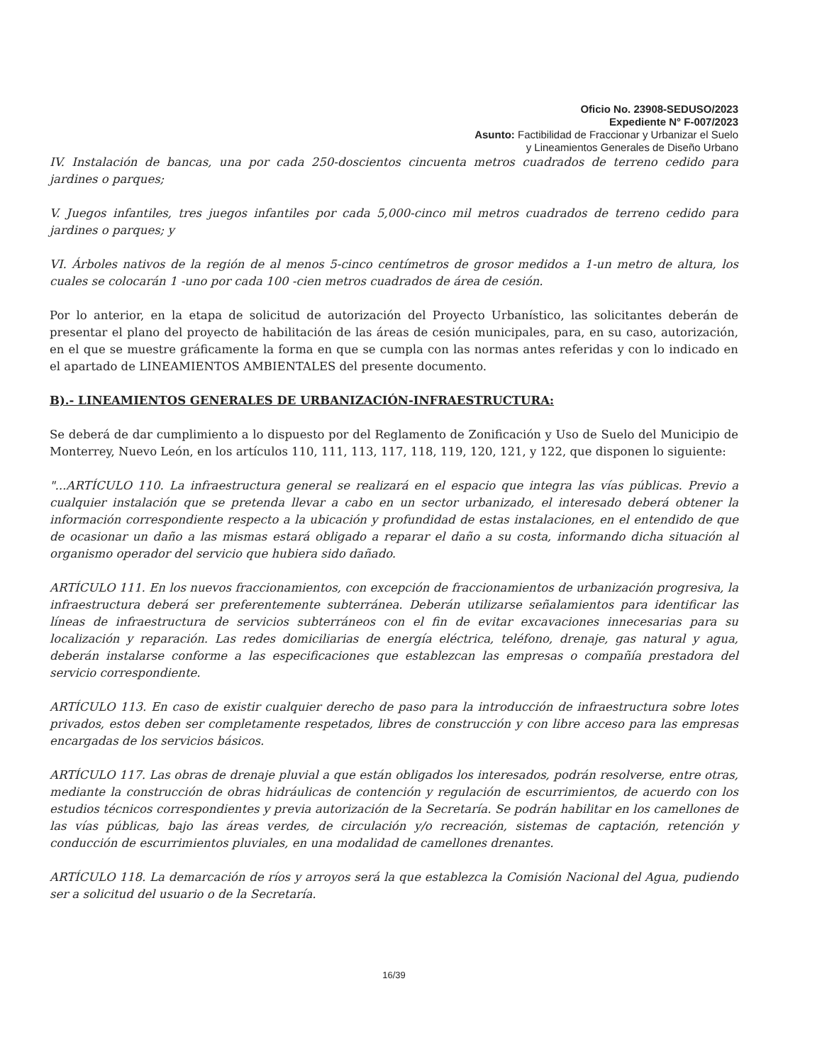Oficio No. 23908-SEDUSO/2023
Expediente N° F-007/2023
Asunto: Factibilidad de Fraccionar y Urbanizar el Suelo
y Lineamientos Generales de Diseño Urbano
IV. Instalación de bancas, una por cada 250-doscientos cincuenta metros cuadrados de terreno cedido para jardines o parques;
V. Juegos infantiles, tres juegos infantiles por cada 5,000-cinco mil metros cuadrados de terreno cedido para jardines o parques; y
VI. Árboles nativos de la región de al menos 5-cinco centímetros de grosor medidos a 1-un metro de altura, los cuales se colocarán 1 -uno por cada 100 -cien metros cuadrados de área de cesión.
Por lo anterior, en la etapa de solicitud de autorización del Proyecto Urbanístico, las solicitantes deberán de presentar el plano del proyecto de habilitación de las áreas de cesión municipales, para, en su caso, autorización, en el que se muestre gráficamente la forma en que se cumpla con las normas antes referidas y con lo indicado en el apartado de LINEAMIENTOS AMBIENTALES del presente documento.
B).- LINEAMIENTOS GENERALES DE URBANIZACIÓN-INFRAESTRUCTURA:
Se deberá de dar cumplimiento a lo dispuesto por del Reglamento de Zonificación y Uso de Suelo del Municipio de Monterrey, Nuevo León, en los artículos 110, 111, 113, 117, 118, 119, 120, 121, y 122, que disponen lo siguiente:
"...ARTÍCULO 110. La infraestructura general se realizará en el espacio que integra las vías públicas. Previo a cualquier instalación que se pretenda llevar a cabo en un sector urbanizado, el interesado deberá obtener la información correspondiente respecto a la ubicación y profundidad de estas instalaciones, en el entendido de que de ocasionar un daño a las mismas estará obligado a reparar el daño a su costa, informando dicha situación al organismo operador del servicio que hubiera sido dañado.
ARTÍCULO 111. En los nuevos fraccionamientos, con excepción de fraccionamientos de urbanización progresiva, la infraestructura deberá ser preferentemente subterránea. Deberán utilizarse señalamientos para identificar las líneas de infraestructura de servicios subterráneos con el fin de evitar excavaciones innecesarias para su localización y reparación. Las redes domiciliarias de energía eléctrica, teléfono, drenaje, gas natural y agua, deberán instalarse conforme a las especificaciones que establezcan las empresas o compañía prestadora del servicio correspondiente.
ARTÍCULO 113. En caso de existir cualquier derecho de paso para la introducción de infraestructura sobre lotes privados, estos deben ser completamente respetados, libres de construcción y con libre acceso para las empresas encargadas de los servicios básicos.
ARTÍCULO 117. Las obras de drenaje pluvial a que están obligados los interesados, podrán resolverse, entre otras, mediante la construcción de obras hidráulicas de contención y regulación de escurrimientos, de acuerdo con los estudios técnicos correspondientes y previa autorización de la Secretaría. Se podrán habilitar en los camellones de las vías públicas, bajo las áreas verdes, de circulación y/o recreación, sistemas de captación, retención y conducción de escurrimientos pluviales, en una modalidad de camellones drenantes.
ARTÍCULO 118. La demarcación de ríos y arroyos será la que establezca la Comisión Nacional del Agua, pudiendo ser a solicitud del usuario o de la Secretaría.
16/39